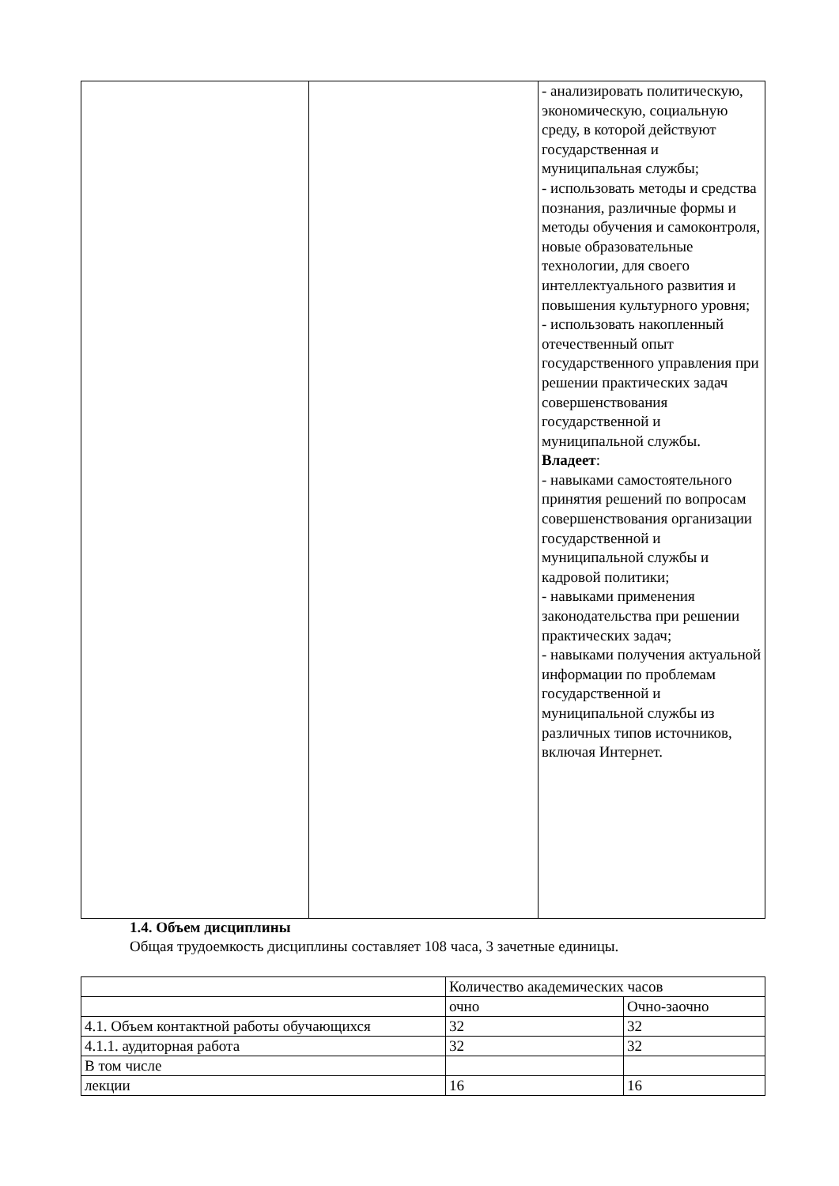| | | - анализировать политическую, экономическую, социальную среду, в которой действуют государственная и муниципальная службы; - использовать методы и средства познания, различные формы и методы обучения и самоконтроля, новые образовательные технологии, для своего интеллектуального развития и повышения культурного уровня; - использовать накопленный отечественный опыт государственного управления при решении практических задач совершенствования государственной и муниципальной службы. Владеет : - навыками самостоятельного принятия решений по вопросам совершенствования организации государственной и муниципальной службы и кадровой политики; - навыками применения законодательства при решении практических задач; - навыками получения актуальной информации по проблемам государственной и муниципальной службы из различных типов источников, включая Интернет. |
1.4. Объем дисциплины
Общая трудоемкость дисциплины составляет 108 часа, 3 зачетные единицы.
| | Количество академических часов | |
| | очно | Очно-заочно |
| 4.1. Объем контактной работы обучающихся | 32 | 32 |
| 4.1.1. аудиторная работа | 32 | 32 |
| В том числе | | |
| лекции | 16 | 16 |